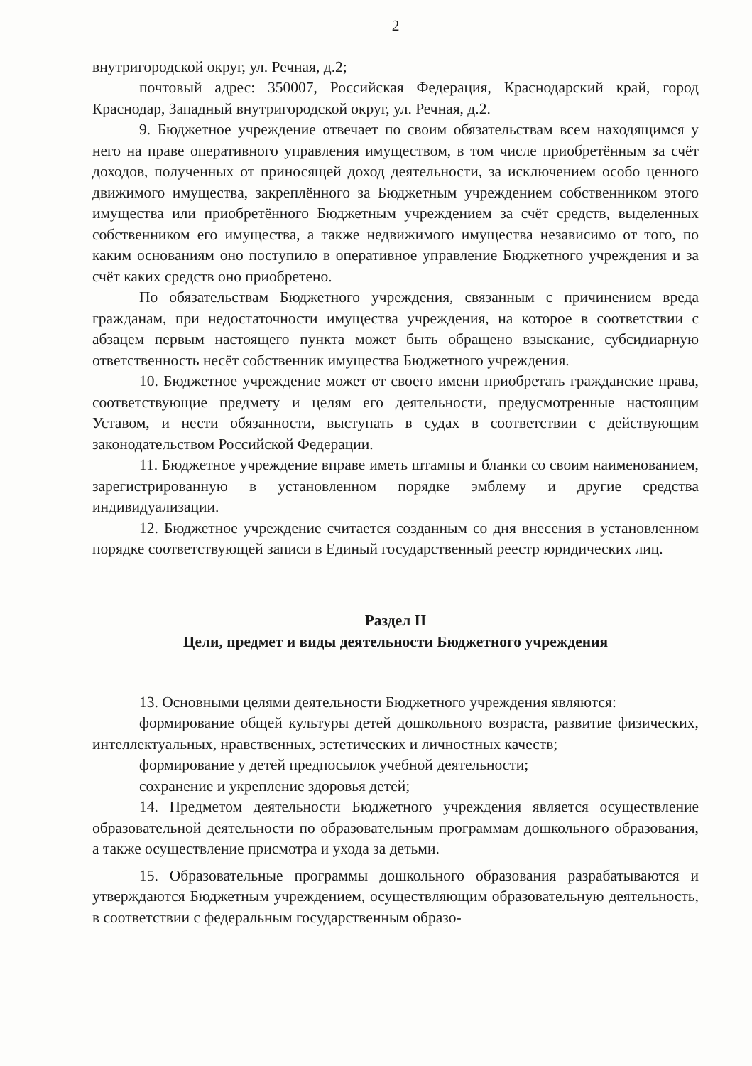2
внутригородской округ, ул. Речная, д.2;
почтовый адрес: 350007, Российская Федерация, Краснодарский край, город Краснодар, Западный внутригородской округ, ул. Речная, д.2.
9. Бюджетное учреждение отвечает по своим обязательствам всем находящимся у него на праве оперативного управления имуществом, в том числе приобретённым за счёт доходов, полученных от приносящей доход деятельности, за исключением особо ценного движимого имущества, закреплённого за Бюджетным учреждением собственником этого имущества или приобретённого Бюджетным учреждением за счёт средств, выделенных собственником его имущества, а также недвижимого имущества независимо от того, по каким основаниям оно поступило в оперативное управление Бюджетного учреждения и за счёт каких средств оно приобретено.
По обязательствам Бюджетного учреждения, связанным с причинением вреда гражданам, при недостаточности имущества учреждения, на которое в соответствии с абзацем первым настоящего пункта может быть обращено взыскание, субсидиарную ответственность несёт собственник имущества Бюджетного учреждения.
10. Бюджетное учреждение может от своего имени приобретать гражданские права, соответствующие предмету и целям его деятельности, предусмотренные настоящим Уставом, и нести обязанности, выступать в судах в соответствии с действующим законодательством Российской Федерации.
11. Бюджетное учреждение вправе иметь штампы и бланки со своим наименованием, зарегистрированную в установленном порядке эмблему и другие средства индивидуализации.
12. Бюджетное учреждение считается созданным со дня внесения в установленном порядке соответствующей записи в Единый государственный реестр юридических лиц.
Раздел II
Цели, предмет и виды деятельности Бюджетного учреждения
13. Основными целями деятельности Бюджетного учреждения являются:
формирование общей культуры детей дошкольного возраста, развитие физических, интеллектуальных, нравственных, эстетических и личностных качеств;
формирование у детей предпосылок учебной деятельности;
сохранение и укрепление здоровья детей;
14. Предметом деятельности Бюджетного учреждения является осуществление образовательной деятельности по образовательным программам дошкольного образования, а также осуществление присмотра и ухода за детьми.
15. Образовательные программы дошкольного образования разрабатываются и утверждаются Бюджетным учреждением, осуществляющим образовательную деятельность, в соответствии с федеральным государственным образо-